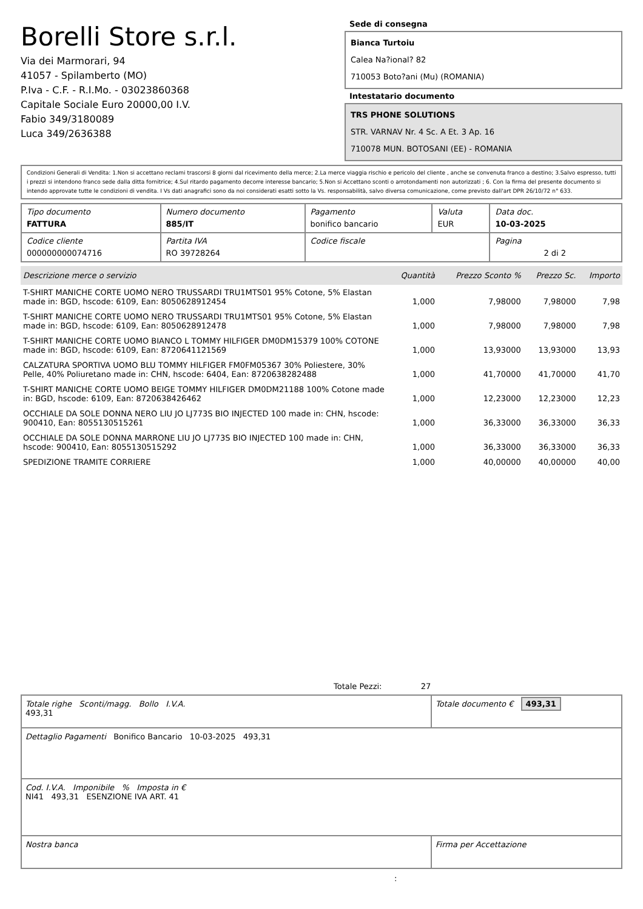Borelli Store s.r.l.
Via dei Marmorari, 94
41057 - Spilamberto (MO)
P.Iva - C.F. - R.I.Mo. - 03023860368
Capitale Sociale Euro 20000,00 I.V.
Fabio 349/3180089
Luca 349/2636388
Sede di consegna
Bianca Turtoiu
Calea Na?ional? 82
710053 Boto?ani (Mu) (ROMANIA)
Intestatario documento
TRS PHONE SOLUTIONS
STR. VARNAV Nr. 4 Sc. A Et. 3 Ap. 16
710078 MUN. BOTOSANI (EE) - ROMANIA
Condizioni Generali di Vendita: 1.Non si accettano reclami trascorsi 8 giorni dal ricevimento della merce; 2.La merce viaggia rischio e pericolo del cliente , anche se convenuta franco a destino; 3.Salvo espresso, tutti i prezzi si intendono franco sede dalla ditta fornitrice; 4.Sul ritardo pagamento decorre interesse bancario; 5.Non si Accettano sconti o arrotondamenti non autorizzati ; 6. Con la firma del presente documento si intendo approvate tutte le condizioni di vendita. I Vs dati anagrafici sono da noi considerati esatti sotto la Vs. responsabilità, salvo diversa comunicazione, come previsto dall'art DPR 26/10/72 n° 633.
| Tipo documento FATTURA | Numero documento 885/IT | Pagamento bonifico bancario | Valuta EUR | Data doc. 10-03-2025 |
| Codice cliente 000000000074716 | Partita IVA RO 39728264 | Codice fiscale | | Pagina 2 di 2 |
| Descrizione merce o servizio | Quantità | Prezzo Sconto % | Prezzo Sc. | Importo |
| --- | --- | --- | --- | --- |
| T-SHIRT MANICHE CORTE UOMO NERO TRUSSARDI TRU1MTS01 95% Cotone, 5% Elastan made in: BGD, hscode: 6109, Ean: 8050628912454 | 1,000 | 7,98000 | 7,98000 | 7,98 |
| T-SHIRT MANICHE CORTE UOMO NERO TRUSSARDI TRU1MTS01 95% Cotone, 5% Elastan made in: BGD, hscode: 6109, Ean: 8050628912478 | 1,000 | 7,98000 | 7,98000 | 7,98 |
| T-SHIRT MANICHE CORTE UOMO BIANCO L TOMMY HILFIGER DM0DM15379 100% COTONE made in: BGD, hscode: 6109, Ean: 8720641121569 | 1,000 | 13,93000 | 13,93000 | 13,93 |
| CALZATURA SPORTIVA UOMO BLU TOMMY HILFIGER FM0FM05367 30% Poliestere, 30% Pelle, 40% Poliuretano made in: CHN, hscode: 6404, Ean: 8720638282488 | 1,000 | 41,70000 | 41,70000 | 41,70 |
| T-SHIRT MANICHE CORTE UOMO BEIGE TOMMY HILFIGER DM0DM21188 100% Cotone made in: BGD, hscode: 6109, Ean: 8720638426462 | 1,000 | 12,23000 | 12,23000 | 12,23 |
| OCCHIALE DA SOLE DONNA NERO LIU JO LJ773S BIO INJECTED 100 made in: CHN, hscode: 900410, Ean: 8055130515261 | 1,000 | 36,33000 | 36,33000 | 36,33 |
| OCCHIALE DA SOLE DONNA MARRONE LIU JO LJ773S BIO INJECTED 100 made in: CHN, hscode: 900410, Ean: 8055130515292 | 1,000 | 36,33000 | 36,33000 | 36,33 |
| SPEDIZIONE TRAMITE CORRIERE | 1,000 | 40,00000 | 40,00000 | 40,00 |
Totale Pezzi: 27
| Totale righe Sconti/magg. Bollo I.V.A. 493,31 | Totale documento € 493,31 |
| Dettaglio Pagamenti Bonifico Bancario 10-03-2025 493,31 | |
| Cod. I.V.A. Imponibile % Imposta in € NI41 493,31 ESENZIONE IVA ART. 41 | |
| Nostra banca | Firma per Accettazione |
: